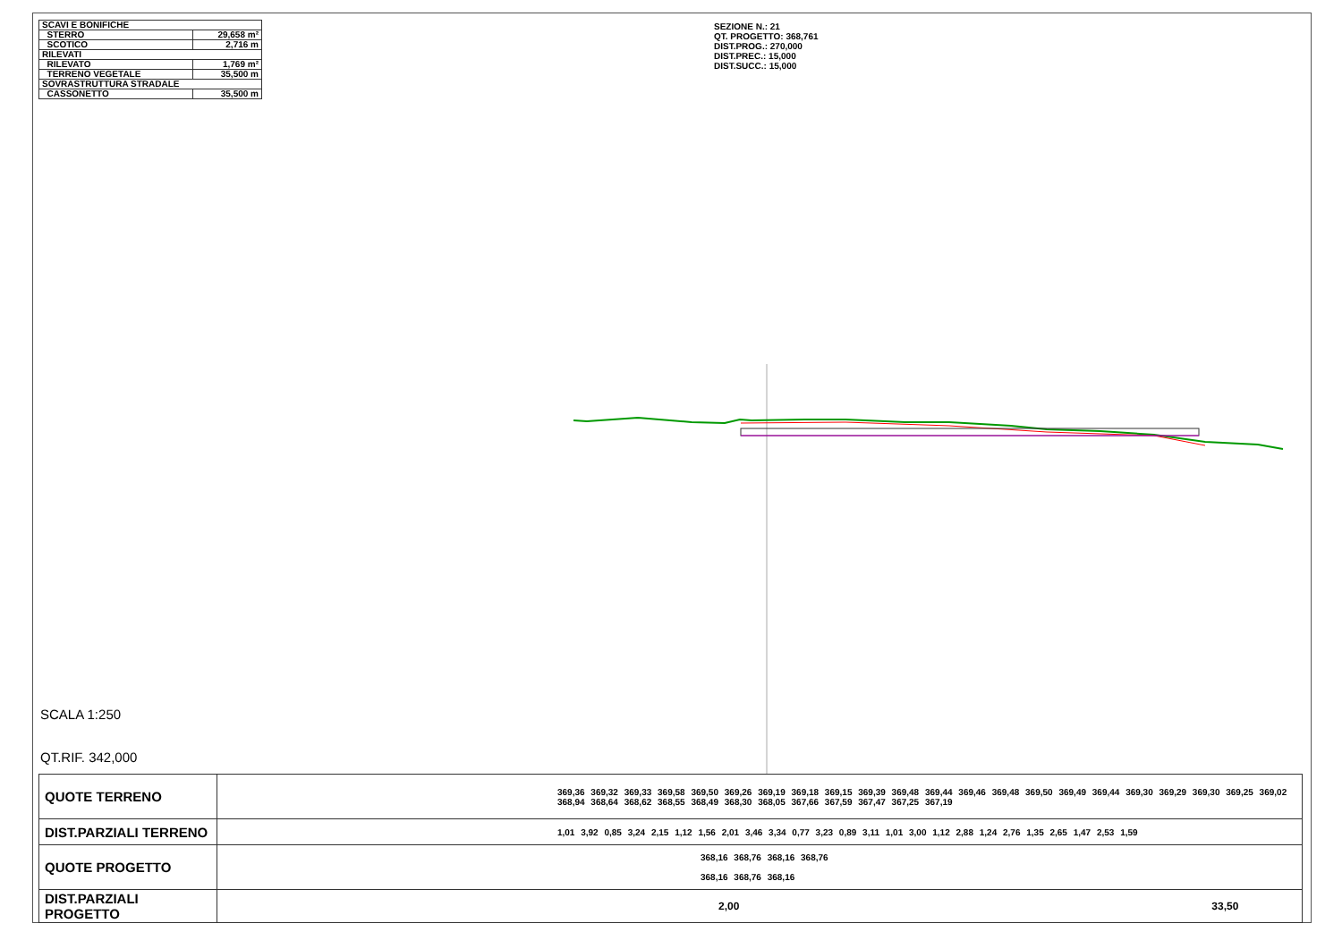| SCAVI E BONIFICHE | |
| STERRO | 29,658 m² |
| SCOTICO | 2,716 m |
| RILEVATI | |
| RILEVATO | 1,769 m² |
| TERRENO VEGETALE | 35,500 m |
| SOVRASTRUTTURA STRADALE | |
| CASSONETTO | 35,500 m |
SEZIONE N.: 21
QT. PROGETTO: 368,761
DIST.PROG.: 270,000
DIST.PREC.: 15,000
DIST.SUCC.: 15,000
SCALA 1:250
QT.RIF. 342,000
| QUOTE TERRENO | 369,36 369,32 369,33 369,58 369,50 369,26 369,19 369,18 369,15 369,39 369,48 369,44 369,46 369,48 369,50 369,49 369,44 369,30 369,29 369,30 369,25 369,02 368,94 368,64 368,62 368,55 368,49 368,30 368,05 367,66 367,59 367,47 367,25 367,19 |
| DIST.PARZIALI TERRENO | 1,01 3,92 0,85 3,24 2,15 1,12 1,56 2,01 3,46 3,34 0,77 3,23 0,89 3,11 1,01 3,00 1,12 2,88 1,24 2,76 1,35 2,65 1,47 2,53 1,59 |
| QUOTE PROGETTO | 368,16 368,76 368,16 368,76 368,16 368,76 368,16 |
| DIST.PARZIALI PROGETTO | 2,00 33,50 |